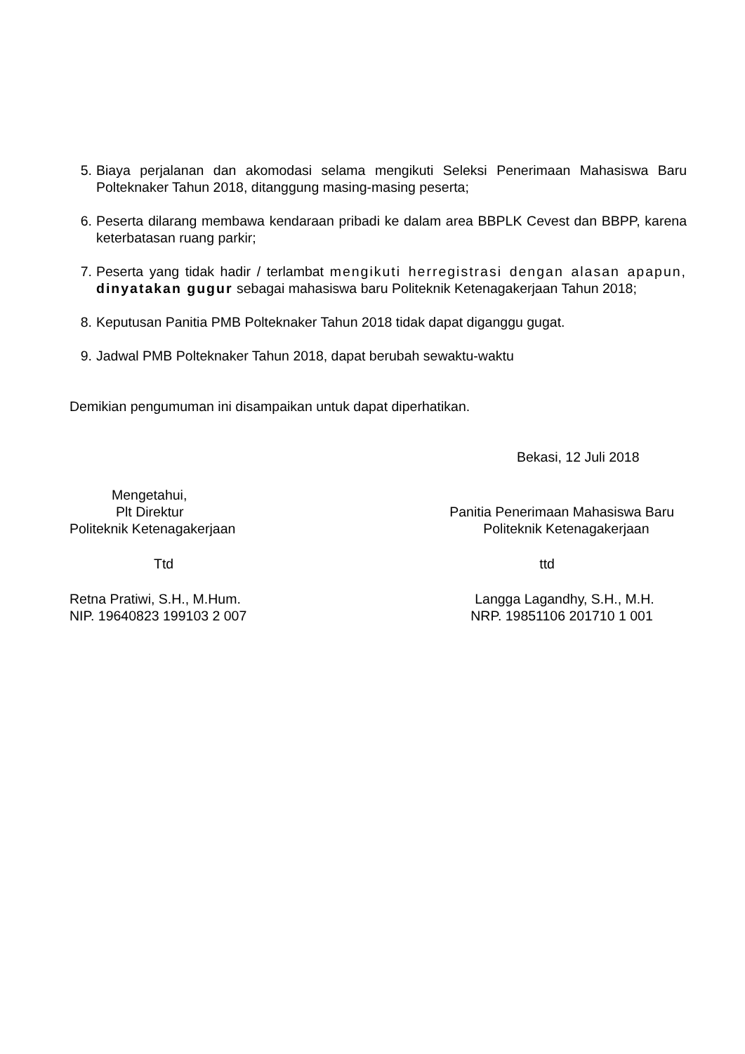5. Biaya perjalanan dan akomodasi selama mengikuti Seleksi Penerimaan Mahasiswa Baru Polteknaker Tahun 2018, ditanggung masing-masing peserta;
6. Peserta dilarang membawa kendaraan pribadi ke dalam area BBPLK Cevest dan BBPP, karena keterbatasan ruang parkir;
7. Peserta yang tidak hadir / terlambat mengikuti herregistrasi dengan alasan apapun, dinyatakan gugur sebagai mahasiswa baru Politeknik Ketenagakerjaan Tahun 2018;
8. Keputusan Panitia PMB Polteknaker Tahun 2018 tidak dapat diganggu gugat.
9. Jadwal PMB Polteknaker Tahun 2018, dapat berubah sewaktu-waktu
Demikian pengumuman ini disampaikan untuk dapat diperhatikan.
Bekasi, 12 Juli 2018
Mengetahui,
Plt Direktur
Politeknik Ketenagakerjaan
Ttd
Retna Pratiwi, S.H., M.Hum.
NIP. 19640823 199103 2 007
Panitia Penerimaan Mahasiswa Baru
Politeknik Ketenagakerjaan
ttd
Langga Lagandhy, S.H., M.H.
NRP. 19851106 201710 1 001